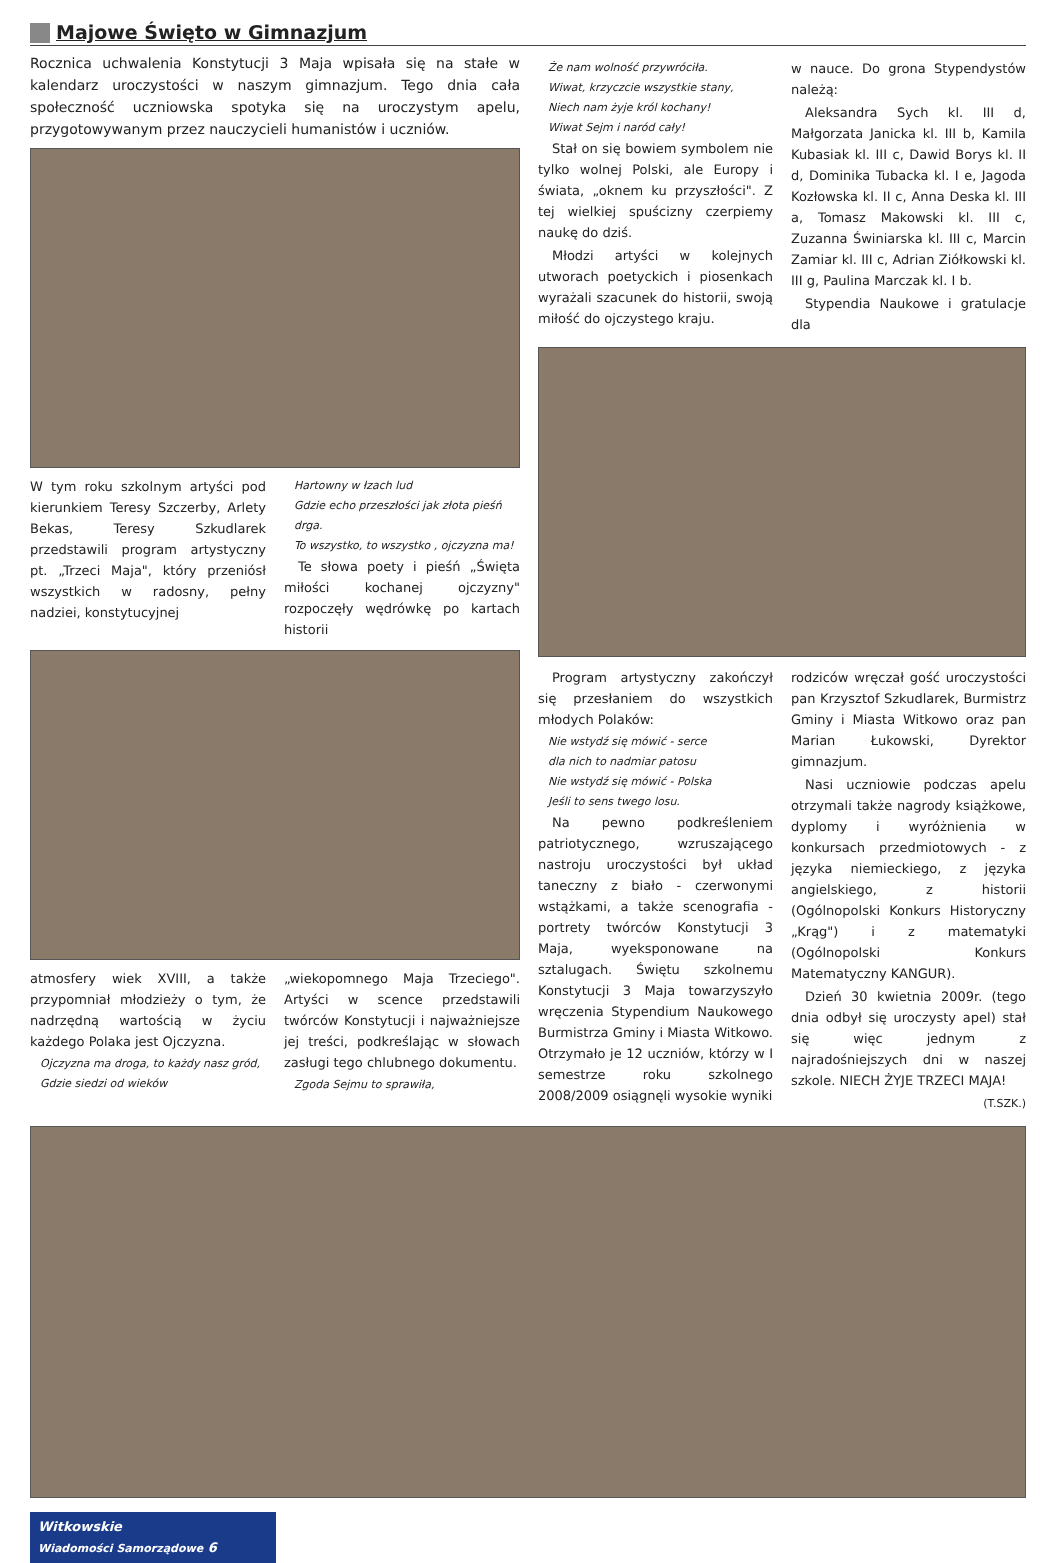Majowe Święto w Gimnazjum
Rocznica uchwalenia Konstytucji 3 Maja wpisała się na stałe w kalendarz uroczystości w naszym gimnazjum. Tego dnia cała społeczność uczniowska spotyka się na uroczystym apelu, przygotowywanym przez nauczycieli humanistów i uczniów.
W tym roku szkolnym artyści pod kierunkiem Teresy Szczerby, Arlety Bekas, Teresy Szkudlarek przedstawili program artystyczny pt. „Trzeci Maja", który przeniósł wszystkich w radosny, pełny nadziei, konstytucyjnej
Hartowny w łzach lud
Gdzie echo przeszłości jak złota pieśń drga.
To wszystko, to wszystko , ojczyzna ma!
Te słowa poety i pieśń „Święta miłości kochanej ojczyzny" rozpoczęły wędrówkę po kartach historii
atmosfery wiek XVIII, a także przypomniał młodzieży o tym, że nadrzędną wartością w życiu każdego Polaka jest Ojczyzna.
Ojczyzna ma droga, to każdy nasz gród,
Gdzie siedzi od wieków
„wiekopomnego Maja Trzeciego". Artyści w scence przedstawili twórców Konstytucji i najważniejsze jej treści, podkreślając w słowach zasługi tego chlubnego dokumentu.
Zgoda Sejmu to sprawiła,
Że nam wolność przywróciła.
Wiwat, krzyczcie wszystkie stany,
Niech nam żyje król kochany!
Wiwat Sejm i naród cały!
Stał on się bowiem symbolem nie tylko wolnej Polski, ale Europy i świata, „oknem ku przyszłości". Z tej wielkiej spuścizny czerpiemy naukę do dziś.
Młodzi artyści w kolejnych utworach poetyckich i piosenkach wyrażali szacunek do historii, swoją miłość do ojczystego kraju.
w nauce. Do grona Stypendystów należą:
Aleksandra Sych kl. III d, Małgorzata Janicka kl. III b, Kamila Kubasiak kl. III c, Dawid Borys kl. II d, Dominika Tubacka kl. I e, Jagoda Kozłowska kl. II c, Anna Deska kl. III a, Tomasz Makowski kl. III c, Zuzanna Świniarska kl. III c, Marcin Zamiar kl. III c, Adrian Ziółkowski kl. III g, Paulina Marczak kl. I b.
Stypendia Naukowe i gratulacje dla
Program artystyczny zakończył się przesłaniem do wszystkich młodych Polaków:
Nie wstydź się mówić - serce
dla nich to nadmiar patosu
Nie wstydź się mówić - Polska
Jeśli to sens twego losu.
Na pewno podkreśleniem patriotycznego, wzruszającego nastroju uroczystości był układ taneczny z biało - czerwonymi wstążkami, a także scenografia - portrety twórców Konstytucji 3 Maja, wyeksponowane na sztalugach. Świętu szkolnemu Konstytucji 3 Maja towarzyszyło wręczenia Stypendium Naukowego Burmistrza Gminy i Miasta Witkowo. Otrzymało je 12 uczniów, którzy w I semestrze roku szkolnego 2008/2009 osiągnęli wysokie wyniki
rodziców wręczał gość uroczystości pan Krzysztof Szkudlarek, Burmistrz Gminy i Miasta Witkowo oraz pan Marian Łukowski, Dyrektor gimnazjum.
Nasi uczniowie podczas apelu otrzymali także nagrody książkowe, dyplomy i wyróżnienia w konkursach przedmiotowych - z języka niemieckiego, z języka angielskiego, z historii (Ogólnopolski Konkurs Historyczny „Krąg") i z matematyki (Ogólnopolski Konkurs Matematyczny KANGUR).
Dzień 30 kwietnia 2009r. (tego dnia odbył się uroczysty apel) stał się więc jednym z najradośniejszych dni w naszej szkole. NIECH ŻYJE TRZECI MAJA!
(T.SZK.)
Witkowskie
Wiadomości Samorządowe 6